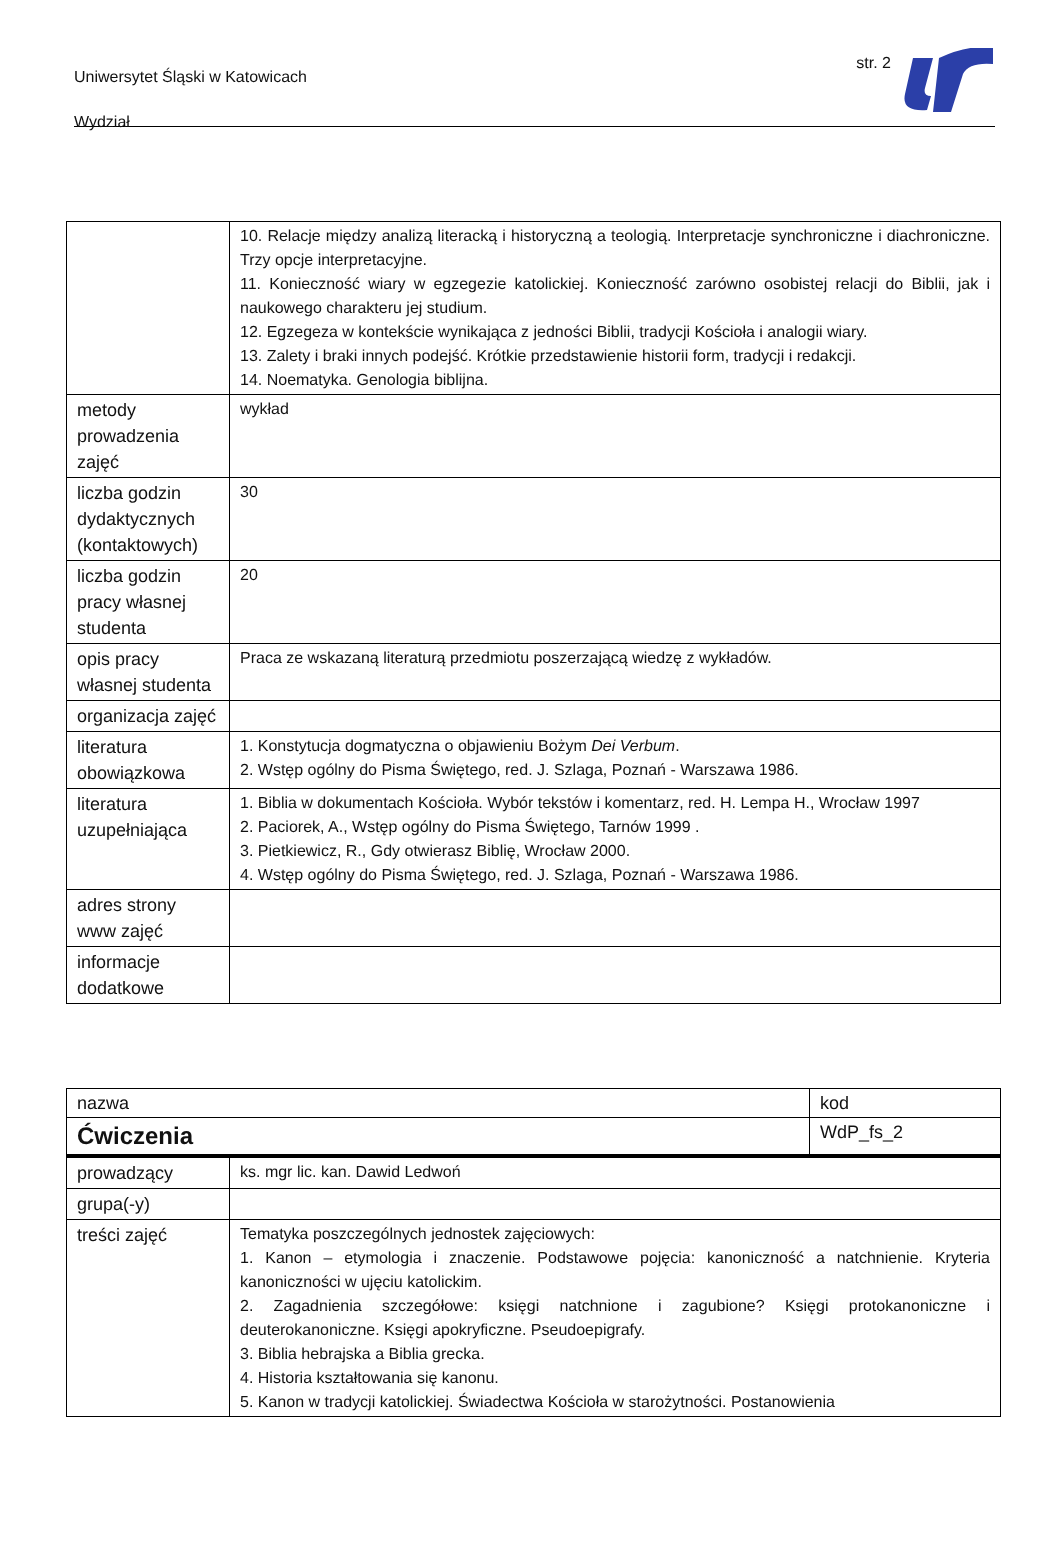Uniwersytet Śląski w Katowicach
Wydział
str. 2
| | 10. Relacje między analizą literacką i historyczną a teologią. Interpretacje synchroniczne i diachroniczne. Trzy opcje interpretacyjne. 11. Konieczność wiary w egzegezie katolickiej. Konieczność zarówno osobistej relacji do Biblii, jak i naukowego charakteru jej studium. 12. Egzegeza w kontekście wynikająca z jedności Biblii, tradycji Kościoła i analogii wiary. 13. Zalety i braki innych podejść. Krótkie przedstawienie historii form, tradycji i redakcji. 14. Noematyka. Genologia biblijna. |
| metody prowadzenia zajęć | wykład |
| liczba godzin dydaktycznych (kontaktowych) | 30 |
| liczba godzin pracy własnej studenta | 20 |
| opis pracy własnej studenta | Praca ze wskazaną literaturą przedmiotu poszerzającą wiedzę z wykładów. |
| organizacja zajęć | |
| literatura obowiązkowa | 1. Konstytucja dogmatyczna o objawieniu Bożym Dei Verbum . 2. Wstęp ogólny do Pisma Świętego, red. J. Szlaga, Poznań - Warszawa 1986. |
| literatura uzupełniająca | 1. Biblia w dokumentach Kościoła. Wybór tekstów i komentarz, red. H. Lempa H., Wrocław 1997 2. Paciorek, A., Wstęp ogólny do Pisma Świętego, Tarnów 1999 . 3. Pietkiewicz, R., Gdy otwierasz Biblię, Wrocław 2000. 4. Wstęp ogólny do Pisma Świętego, red. J. Szlaga, Poznań - Warszawa 1986. |
| adres strony www zajęć | |
| informacje dodatkowe | |
| nazwa | | kod |
| Ćwiczenia | | WdP_fs_2 |
| prowadzący | ks. mgr lic. kan. Dawid Ledwoń | |
| grupa(-y) | | |
| treści zajęć | Tematyka poszczególnych jednostek zajęciowych: 1. Kanon – etymologia i znaczenie. Podstawowe pojęcia: kanoniczność a natchnienie. Kryteria kanoniczności w ujęciu katolickim. 2. Zagadnienia szczegółowe: księgi natchnione i zagubione? Księgi protokanoniczne i deuterokanoniczne. Księgi apokryficzne. Pseudoepigrafy. 3. Biblia hebrajska a Biblia grecka. 4. Historia kształtowania się kanonu. 5. Kanon w tradycji katolickiej. Świadectwa Kościoła w starożytności. Postanowienia | |